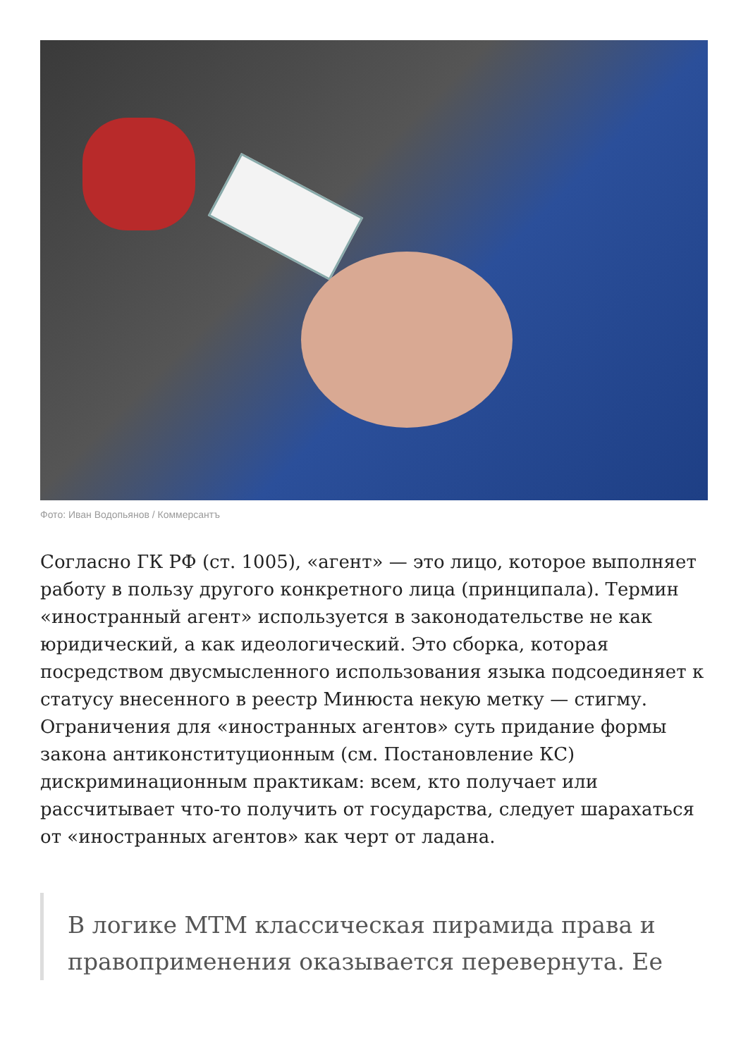Фото: Иван Водопьянов / Коммерсантъ
Согласно ГК РФ (ст. 1005), «агент» — это лицо, которое выполняет работу в пользу другого конкретного лица (принципала). Термин «иностранный агент» используется в законодательстве не как юридический, а как идеологический. Это сборка, которая посредством двусмысленного использования языка подсоединяет к статусу внесенного в реестр Минюста некую метку — стигму. Ограничения для «иностранных агентов» суть придание формы закона антиконституционным (см. Постановление КС) дискриминационным практикам: всем, кто получает или рассчитывает что-то получить от государства, следует шарахаться от «иностранных агентов» как черт от ладана.
В логике МТМ классическая пирамида права и правоприменения оказывается перевернута. Ее